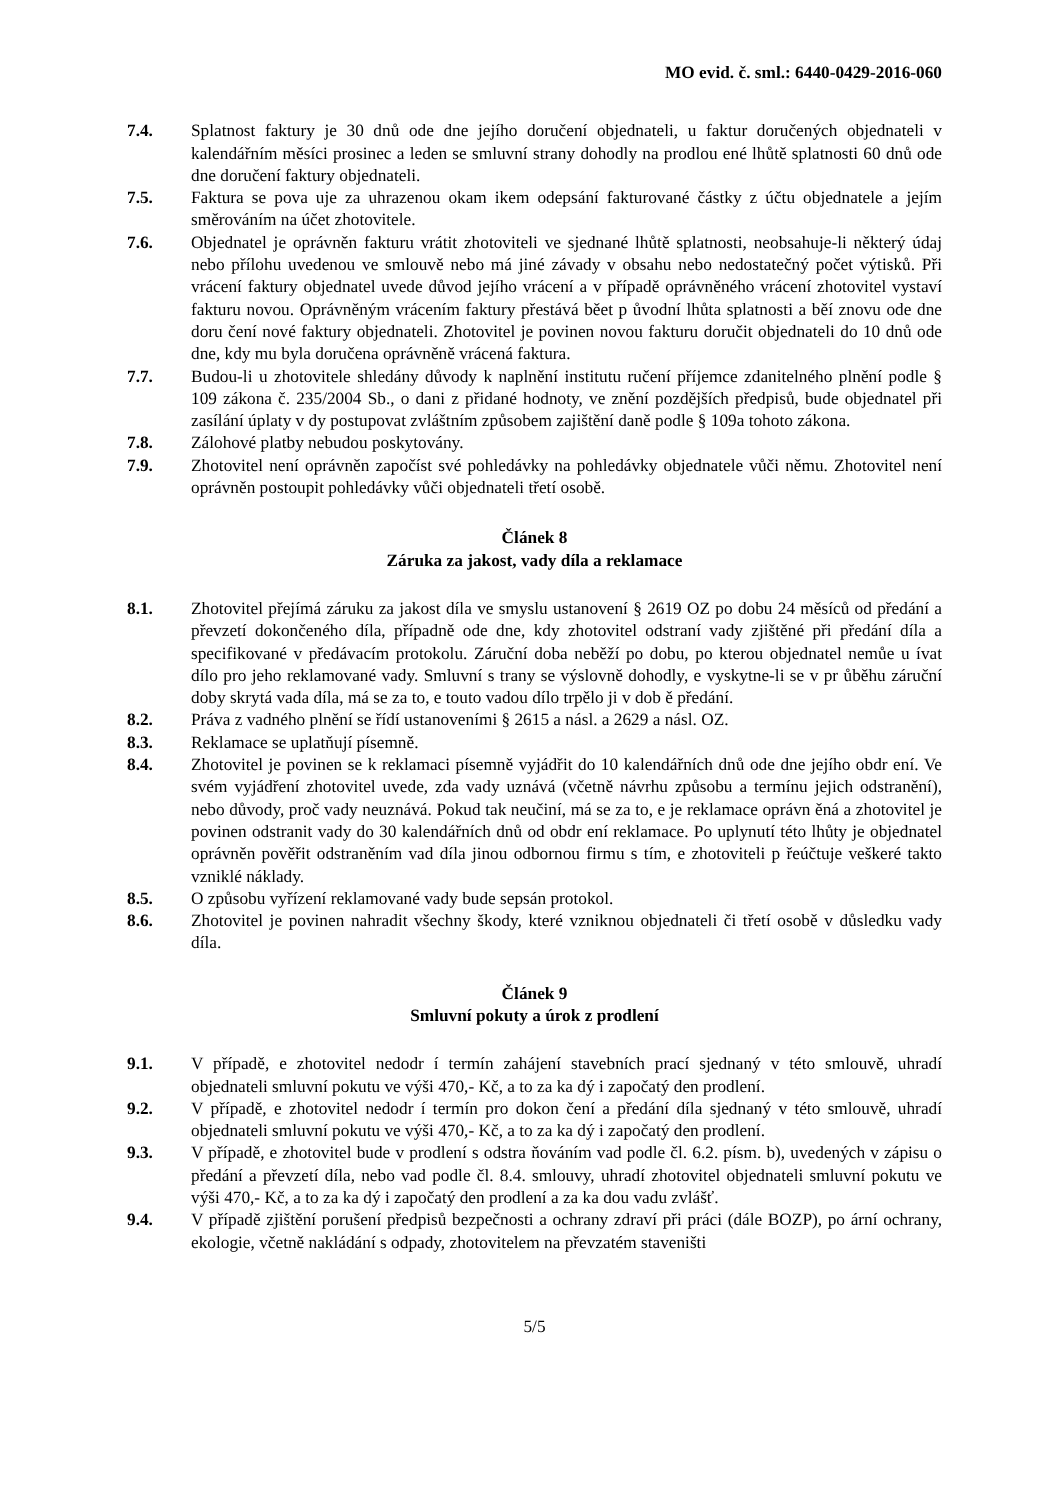MO evid. č. sml.: 6440-0429-2016-060
7.4. Splatnost faktury je 30 dnů ode dne jejího doručení objednateli, u faktur doručených objednateli v kalendářním měsíci prosinec a leden se smluvní strany dohodly na prodlou ené lhůtě splatnosti 60 dnů ode dne doručení faktury objednateli.
7.5. Faktura se pova uje za uhrazenou okam ikem odepsání fakturované částky z účtu objednatele a jejím směrováním na účet zhotovitele.
7.6. Objednatel je oprávněn fakturu vrátit zhotoviteli ve sjednané lhůtě splatnosti, neobsahuje-li některý údaj nebo přílohu uvedenou ve smlouvě nebo má jiné závady v obsahu nebo nedostatečný počet výtisků. Při vrácení faktury objednatel uvede důvod jejího vrácení a v případě oprávněného vrácení zhotovitel vystaví fakturu novou. Oprávněným vrácením faktury přestává běet p ůvodní lhůta splatnosti a běí znovu ode dne doru čení nové faktury objednateli. Zhotovitel je povinen novou fakturu doručit objednateli do 10 dnů ode dne, kdy mu byla doručena oprávněně vrácená faktura.
7.7. Budou-li u zhotovitele shledány důvody k naplnění institutu ručení příjemce zdanitelného plnění podle § 109 zákona č. 235/2004 Sb., o dani z přidané hodnoty, ve znění pozdějších předpisů, bude objednatel při zasílání úplaty v dy postupovat zvláštním způsobem zajištění daně podle § 109a tohoto zákona.
7.8. Zálohové platby nebudou poskytovány.
7.9. Zhotovitel není oprávněn započíst své pohledávky na pohledávky objednatele vůči němu. Zhotovitel není oprávněn postoupit pohledávky vůči objednateli třetí osobě.
Článek 8
Záruka za jakost, vady díla a reklamace
8.1. Zhotovitel přejímá záruku za jakost díla ve smyslu ustanovení § 2619 OZ po dobu 24 měsíců od předání a převzetí dokončeného díla, případně ode dne, kdy zhotovitel odstraní vady zjištěné při předání díla a specifikované v předávacím protokolu. Záruční doba neběží po dobu, po kterou objednatel nemůe u ívat dílo pro jeho reklamované vady. Smluvní s trany se výslovně dohodly, e vyskytne-li se v pr ůběhu záruční doby skrytá vada díla, má se za to, e touto vadou dílo trpělo ji v dob ě předání.
8.2. Práva z vadného plnění se řídí ustanoveními § 2615 a násl. a 2629 a násl. OZ.
8.3. Reklamace se uplatňují písemně.
8.4. Zhotovitel je povinen se k reklamaci písemně vyjádřit do 10 kalendářních dnů ode dne jejího obdr ení. Ve svém vyjádření zhotovitel uvede, zda vady uznává (včetně návrhu způsobu a termínu jejich odstranění), nebo důvody, proč vady neuznává. Pokud tak neučiní, má se za to, e je reklamace oprávn ěná a zhotovitel je povinen odstranit vady do 30 kalendářních dnů od obdr ení reklamace. Po uplynutí této lhůty je objednatel oprávněn pověřit odstraněním vad díla jinou odbornou firmu s tím, e zhotoviteli p řeúčtuje veškeré takto vzniklé náklady.
8.5. O způsobu vyřízení reklamované vady bude sepsán protokol.
8.6. Zhotovitel je povinen nahradit všechny škody, které vzniknou objednateli či třetí osobě v důsledku vady díla.
Článek 9
Smluvní pokuty a úrok z prodlení
9.1. V případě, e zhotovitel nedodr í termín zahájení stavebních prací sjednaný v této smlouvě, uhradí objednateli smluvní pokutu ve výši 470,- Kč, a to za ka dý i započatý den prodlení.
9.2. V případě, e zhotovitel nedodr í termín pro dokon čení a předání díla sjednaný v této smlouvě, uhradí objednateli smluvní pokutu ve výši 470,- Kč, a to za ka dý i započatý den prodlení.
9.3. V případě, e zhotovitel bude v prodlení s odstra ňováním vad podle čl. 6.2. písm. b), uvedených v zápisu o předání a převzetí díla, nebo vad podle čl. 8.4. smlouvy, uhradí zhotovitel objednateli smluvní pokutu ve výši 470,- Kč, a to za ka dý i započatý den prodlení a za ka dou vadu zvlášť.
9.4. V případě zjištění porušení předpisů bezpečnosti a ochrany zdraví při práci (dále BOZP), po ární ochrany, ekologie, včetně nakládání s odpady, zhotovitelem na převzatém staveništi
5/5